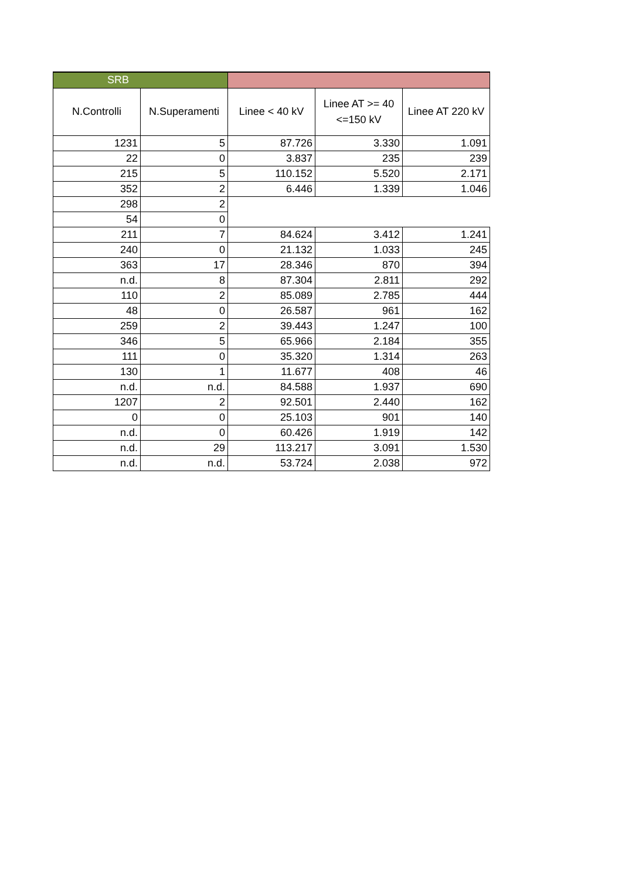| SRB | | | | |
| N.Controlli | N.Superamenti | Linee < 40 kV | Linee AT >= 40 <=150 kV | Linee AT 220 kV |
| 1231 | 5 | 87.726 | 3.330 | 1.091 |
| 22 | 0 | 3.837 | 235 | 239 |
| 215 | 5 | 110.152 | 5.520 | 2.171 |
| 352 | 2 | 6.446 | 1.339 | 1.046 |
| 298 | 2 | | | |
| 54 | 0 | | | |
| 211 | 7 | 84.624 | 3.412 | 1.241 |
| 240 | 0 | 21.132 | 1.033 | 245 |
| 363 | 17 | 28.346 | 870 | 394 |
| n.d. | 8 | 87.304 | 2.811 | 292 |
| 110 | 2 | 85.089 | 2.785 | 444 |
| 48 | 0 | 26.587 | 961 | 162 |
| 259 | 2 | 39.443 | 1.247 | 100 |
| 346 | 5 | 65.966 | 2.184 | 355 |
| 111 | 0 | 35.320 | 1.314 | 263 |
| 130 | 1 | 11.677 | 408 | 46 |
| n.d. | n.d. | 84.588 | 1.937 | 690 |
| 1207 | 2 | 92.501 | 2.440 | 162 |
| 0 | 0 | 25.103 | 901 | 140 |
| n.d. | 0 | 60.426 | 1.919 | 142 |
| n.d. | 29 | 113.217 | 3.091 | 1.530 |
| n.d. | n.d. | 53.724 | 2.038 | 972 |